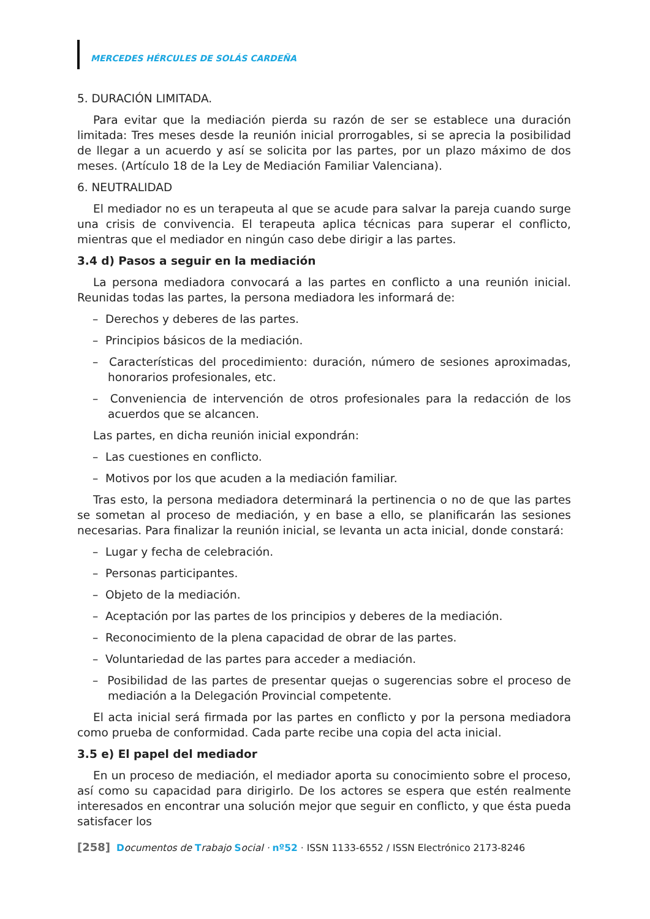MERCEDES HÉRCULES DE SOLÁS CARDEÑA
5. DURACIÓN LIMITADA.
Para evitar que la mediación pierda su razón de ser se establece una duración limitada: Tres meses desde la reunión inicial prorrogables, si se aprecia la posibilidad de llegar a un acuerdo y así se solicita por las partes, por un plazo máximo de dos meses. (Artículo 18 de la Ley de Mediación Familiar Valenciana).
6. NEUTRALIDAD
El mediador no es un terapeuta al que se acude para salvar la pareja cuando surge una crisis de convivencia. El terapeuta aplica técnicas para superar el conflicto, mientras que el mediador en ningún caso debe dirigir a las partes.
3.4 d) Pasos a seguir en la mediación
La persona mediadora convocará a las partes en conflicto a una reunión inicial. Reunidas todas las partes, la persona mediadora les informará de:
– Derechos y deberes de las partes.
– Principios básicos de la mediación.
– Características del procedimiento: duración, número de sesiones aproximadas, honorarios profesionales, etc.
– Conveniencia de intervención de otros profesionales para la redacción de los acuerdos que se alcancen.
Las partes, en dicha reunión inicial expondrán:
– Las cuestiones en conflicto.
– Motivos por los que acuden a la mediación familiar.
Tras esto, la persona mediadora determinará la pertinencia o no de que las partes se sometan al proceso de mediación, y en base a ello, se planificarán las sesiones necesarias. Para finalizar la reunión inicial, se levanta un acta inicial, donde constará:
– Lugar y fecha de celebración.
– Personas participantes.
– Objeto de la mediación.
– Aceptación por las partes de los principios y deberes de la mediación.
– Reconocimiento de la plena capacidad de obrar de las partes.
– Voluntariedad de las partes para acceder a mediación.
– Posibilidad de las partes de presentar quejas o sugerencias sobre el proceso de mediación a la Delegación Provincial competente.
El acta inicial será firmada por las partes en conflicto y por la persona mediadora como prueba de conformidad. Cada parte recibe una copia del acta inicial.
3.5 e) El papel del mediador
En un proceso de mediación, el mediador aporta su conocimiento sobre el proceso, así como su capacidad para dirigirlo. De los actores se espera que estén realmente interesados en encontrar una solución mejor que seguir en conflicto, y que ésta pueda satisfacer los
[258] Documentos de Trabajo Social · nº52 · ISSN 1133-6552 / ISSN Electrónico 2173-8246